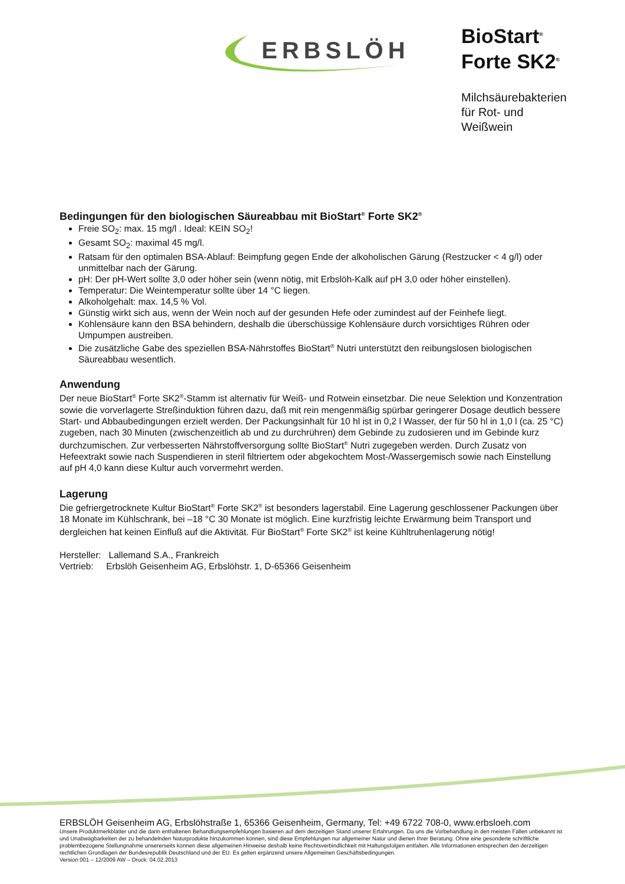ERBSLÖH
BioStart<sup>®</sup>
Forte SK2<sup>®</sup>
Milchsäurebakterien
für Rot- und
Weißwein
Bedingungen für den biologischen Säureabbau mit BioStart<sup>®</sup> Forte SK2<sup>®</sup>
Freie SO<sub>2</sub>: max. 15 mg/l . Ideal: KEIN SO<sub>2</sub>!
Gesamt SO<sub>2</sub>: maximal 45 mg/l.
Ratsam für den optimalen BSA-Ablauf: Beimpfung gegen Ende der alkoholischen Gärung (Restzucker < 4 g/l) oder unmittelbar nach der Gärung.
pH: Der pH-Wert sollte 3,0 oder höher sein (wenn nötig, mit Erbslöh-Kalk auf pH 3,0 oder höher einstellen).
Temperatur: Die Weintemperatur sollte über 14 °C liegen.
Alkoholgehalt: max. 14,5 % Vol.
Günstig wirkt sich aus, wenn der Wein noch auf der gesunden Hefe oder zumindest auf der Feinhefe liegt.
Kohlensäure kann den BSA behindern, deshalb die überschüssige Kohlensäure durch vorsichtiges Rühren oder Umpumpen austreiben.
Die zusätzliche Gabe des speziellen BSA-Nährstoffes BioStart<sup>®</sup> Nutri unterstützt den reibungslosen biologischen Säureabbau wesentlich.
Anwendung
Der neue BioStart<sup>®</sup> Forte SK2<sup>®</sup>-Stamm ist alternativ für Weiß- und Rotwein einsetzbar. Die neue Selektion und Konzentration sowie die vorverlagerte Streßinduktion führen dazu, daß mit rein mengenmäßig spürbar geringerer Dosage deutlich bessere Start- und Abbaubedingungen erzielt werden. Der Packungsinhalt für 10 hl ist in 0,2 l Wasser, der für 50 hl in 1,0 l (ca. 25 °C) zugeben, nach 30 Minuten (zwischenzeitlich ab und zu durchrühren) dem Gebinde zu zudosieren und im Gebinde kurz durchzumischen. Zur verbesserten Nährstoffversorgung sollte BioStart<sup>®</sup> Nutri zugegeben werden. Durch Zusatz von Hefeextrakt sowie nach Suspendieren in steril filtriertem oder abgekochtem Most-/Wassergemisch sowie nach Einstellung auf pH 4,0 kann diese Kultur auch vorvermehrt werden.
Lagerung
Die gefriergetrocknete Kultur BioStart<sup>®</sup> Forte SK2<sup>®</sup> ist besonders lagerstabil. Eine Lagerung geschlossener Packungen über 18 Monate im Kühlschrank, bei –18 °C 30 Monate ist möglich. Eine kurzfristig leichte Erwärmung beim Transport und dergleichen hat keinen Einfluß auf die Aktivität. Für BioStart<sup>®</sup> Forte SK2<sup>®</sup> ist keine Kühltruhenlagerung nötig!
Hersteller: Lallemand S.A., Frankreich
Vertrieb: Erbslöh Geisenheim AG, Erbslöhstr. 1, D-65366 Geisenheim
ERBSLÖH Geisenheim AG, Erbslöhstraße 1, 65366 Geisenheim, Germany, Tel: +49 6722 708-0, www.erbsloeh.com
Unsere Produktmerkblätter und die darin enthaltenen Behandlungsempfehlungen basieren auf dem derzeitigen Stand unserer Erfahrungen. Da uns die Vorbehandlung in den meisten Fällen unbekannt ist und Unabwägbarkeiten der zu behandelnden Naturprodukte hinzukommen können, sind diese Empfehlungen nur allgemeiner Natur und dienen Ihrer Beratung. Ohne eine gesonderte schriftliche problembezogene Stellungnahme unsererseits können diese allgemeinen Hinweise deshalb keine Rechtsverbindlichkeit mit Haftungsfolgen entfalten. Alle Informationen entsprechen den derzeitigen rechtlichen Grundlagen der Bundesrepublik Deutschland und der EU. Es gelten ergänzend unsere Allgemeinen Geschäftsbedingungen.
Version 001 – 12/2009 AW – Druck: 04.02.2013